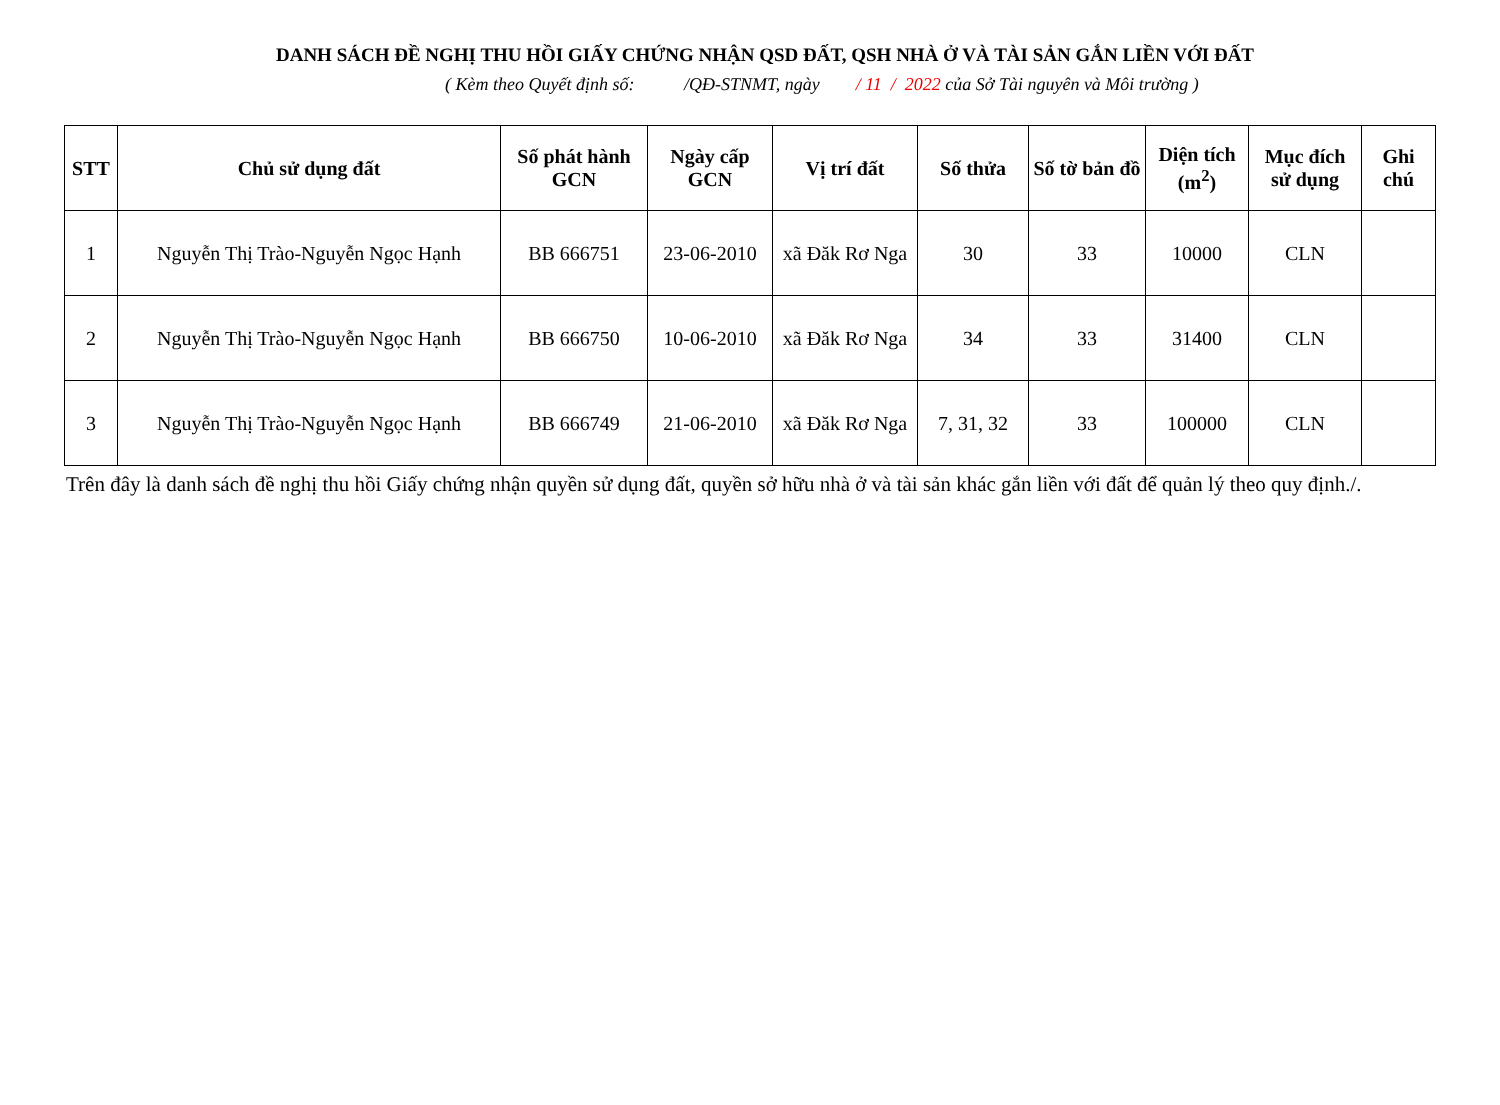DANH SÁCH ĐỀ NGHỊ THU HỒI GIẤY CHỨNG NHẬN QSD ĐẤT, QSH NHÀ Ở VÀ TÀI SẢN GẮN LIỀN VỚI ĐẤT
( Kèm theo Quyết định số: /QĐ-STNMT, ngày / 11 / 2022 của Sở Tài nguyên và Môi trường )
| STT | Chủ sử dụng đất | Số phát hành GCN | Ngày cấp GCN | Vị trí đất | Số thửa | Số tờ bản đồ | Diện tích (m<sup>2</sup>) | Mục đích sử dụng | Ghi chú |
| --- | --- | --- | --- | --- | --- | --- | --- | --- | --- |
| 1 | Nguyễn Thị Trào-Nguyễn Ngọc Hạnh | BB 666751 | 23-06-2010 | xã Đăk Rơ Nga | 30 | 33 | 10000 | CLN | |
| 2 | Nguyễn Thị Trào-Nguyễn Ngọc Hạnh | BB 666750 | 10-06-2010 | xã Đăk Rơ Nga | 34 | 33 | 31400 | CLN | |
| 3 | Nguyễn Thị Trào-Nguyễn Ngọc Hạnh | BB 666749 | 21-06-2010 | xã Đăk Rơ Nga | 7, 31, 32 | 33 | 100000 | CLN | |
Trên đây là danh sách đề nghị thu hồi Giấy chứng nhận quyền sử dụng đất, quyền sở hữu nhà ở và tài sản khác gắn liền với đất để quản lý theo quy định./.